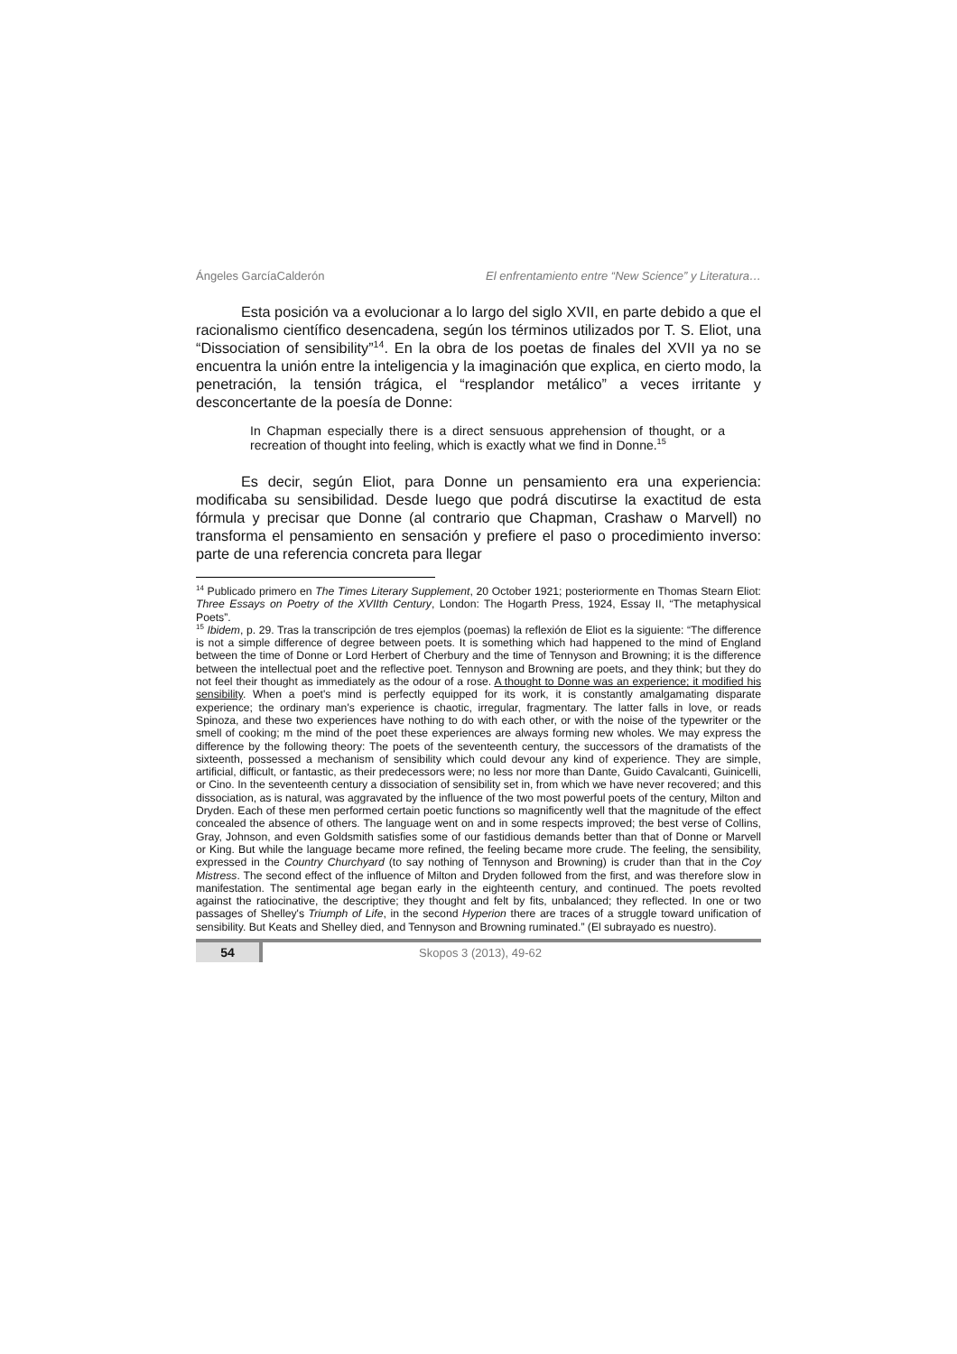Ángeles GarcíaCalderón El enfrentamiento entre “New Science” y Literatura…
Esta posición va a evolucionar a lo largo del siglo XVII, en parte debido a que el racionalismo científico desencadena, según los términos utilizados por T. S. Eliot, una “Dissociation of sensibility”<sup>14</sup>. En la obra de los poetas de finales del XVII ya no se encuentra la unión entre la inteligencia y la imaginación que explica, en cierto modo, la penetración, la tensión trágica, el “resplandor metálico” a veces irritante y desconcertante de la poesía de Donne:
In Chapman especially there is a direct sensuous apprehension of thought, or a recreation of thought into feeling, which is exactly what we find in Donne.<sup>15</sup>
Es decir, según Eliot, para Donne un pensamiento era una experiencia: modificaba su sensibilidad. Desde luego que podrá discutirse la exactitud de esta fórmula y precisar que Donne (al contrario que Chapman, Crashaw o Marvell) no transforma el pensamiento en sensación y prefiere el paso o procedimiento inverso: parte de una referencia concreta para llegar
<sup>14</sup> Publicado primero en The Times Literary Supplement, 20 October 1921; posteriormente en Thomas Stearn Eliot: Three Essays on Poetry of the XVIIth Century, London: The Hogarth Press, 1924, Essay II, “The metaphysical Poets”.
<sup>15</sup> Ibidem, p. 29. Tras la transcripción de tres ejemplos (poemas) la reflexión de Eliot es la siguiente: “The difference is not a simple difference of degree between poets. It is something which had happened to the mind of England between the time of Donne or Lord Herbert of Cherbury and the time of Tennyson and Browning; it is the difference between the intellectual poet and the reflective poet. Tennyson and Browning are poets, and they think; but they do not feel their thought as immediately as the odour of a rose. A thought to Donne was an experience; it modified his sensibility. When a poet's mind is perfectly equipped for its work, it is constantly amalgamating disparate experience; the ordinary man's experience is chaotic, irregular, fragmentary. The latter falls in love, or reads Spinoza, and these two experiences have nothing to do with each other, or with the noise of the typewriter or the smell of cooking; m the mind of the poet these experiences are always forming new wholes. We may express the difference by the following theory: The poets of the seventeenth century, the successors of the dramatists of the sixteenth, possessed a mechanism of sensibility which could devour any kind of experience. They are simple, artificial, difficult, or fantastic, as their predecessors were; no less nor more than Dante, Guido Cavalcanti, Guinicelli, or Cino. In the seventeenth century a dissociation of sensibility set in, from which we have never recovered; and this dissociation, as is natural, was aggravated by the influence of the two most powerful poets of the century, Milton and Dryden. Each of these men performed certain poetic functions so magnificently well that the magnitude of the effect concealed the absence of others. The language went on and in some respects improved; the best verse of Collins, Gray, Johnson, and even Goldsmith satisfies some of our fastidious demands better than that of Donne or Marvell or King. But while the language became more refined, the feeling became more crude. The feeling, the sensibility, expressed in the Country Churchyard (to say nothing of Tennyson and Browning) is cruder than that in the Coy Mistress. The second effect of the influence of Milton and Dryden followed from the first, and was therefore slow in manifestation. The sentimental age began early in the eighteenth century, and continued. The poets revolted against the ratiocinative, the descriptive; they thought and felt by fits, unbalanced; they reflected. In one or two passages of Shelley's Triumph of Life, in the second Hyperion there are traces of a struggle toward unification of sensibility. But Keats and Shelley died, and Tennyson and Browning ruminated.” (El subrayado es nuestro).
54
Skopos 3 (2013), 49-62